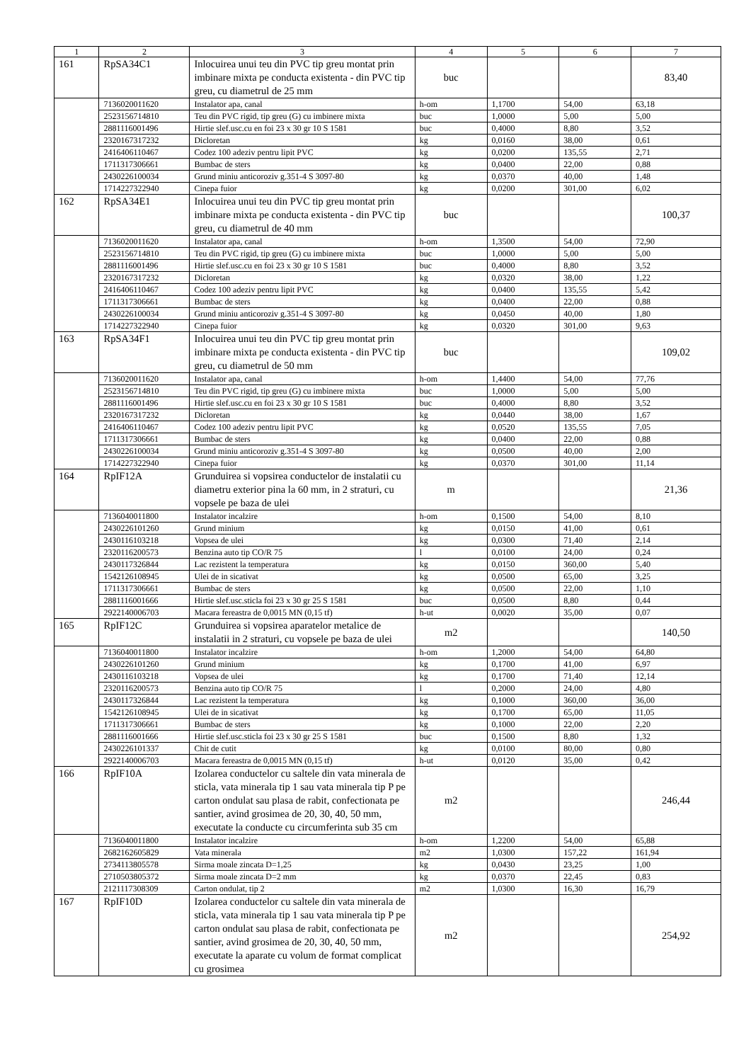| 1 | 2 | 3 | 4 | 5 | 6 | 7 |
| --- | --- | --- | --- | --- | --- | --- |
| 161 | RpSA34C1 | Inlocuirea unui teu din PVC tip greu montat prin imbinare mixta pe conducta existenta - din PVC tip greu, cu diametrul de 25 mm | buc | | | 83,40 |
| | 7136020011620 | Instalator apa, canal | h-om | 1,1700 | 54,00 | 63,18 |
| | 2523156714810 | Teu din PVC rigid, tip greu (G) cu imbinere mixta | buc | 1,0000 | 5,00 | 5,00 |
| | 2881116001496 | Hirtie slef.usc.cu en foi 23 x 30 gr 10 S 1581 | buc | 0,4000 | 8,80 | 3,52 |
| | 2320167317232 | Dicloretan | kg | 0,0160 | 38,00 | 0,61 |
| | 2416406110467 | Codez 100 adeziv pentru lipit PVC | kg | 0,0200 | 135,55 | 2,71 |
| | 1711317306661 | Bumbac de sters | kg | 0,0400 | 22,00 | 0,88 |
| | 2430226100034 | Grund miniu anticoroziv g.351-4 S 3097-80 | kg | 0,0370 | 40,00 | 1,48 |
| | 1714227322940 | Cinepa fuior | kg | 0,0200 | 301,00 | 6,02 |
| 162 | RpSA34E1 | Inlocuirea unui teu din PVC tip greu montat prin imbinare mixta pe conducta existenta - din PVC tip greu, cu diametrul de 40 mm | buc | | | 100,37 |
| | 7136020011620 | Instalator apa, canal | h-om | 1,3500 | 54,00 | 72,90 |
| | 2523156714810 | Teu din PVC rigid, tip greu (G) cu imbinere mixta | buc | 1,0000 | 5,00 | 5,00 |
| | 2881116001496 | Hirtie slef.usc.cu en foi 23 x 30 gr 10 S 1581 | buc | 0,4000 | 8,80 | 3,52 |
| | 2320167317232 | Dicloretan | kg | 0,0320 | 38,00 | 1,22 |
| | 2416406110467 | Codez 100 adeziv pentru lipit PVC | kg | 0,0400 | 135,55 | 5,42 |
| | 1711317306661 | Bumbac de sters | kg | 0,0400 | 22,00 | 0,88 |
| | 2430226100034 | Grund miniu anticoroziv g.351-4 S 3097-80 | kg | 0,0450 | 40,00 | 1,80 |
| | 1714227322940 | Cinepa fuior | kg | 0,0320 | 301,00 | 9,63 |
| 163 | RpSA34F1 | Inlocuirea unui teu din PVC tip greu montat prin imbinare mixta pe conducta existenta - din PVC tip greu, cu diametrul de 50 mm | buc | | | 109,02 |
| | 7136020011620 | Instalator apa, canal | h-om | 1,4400 | 54,00 | 77,76 |
| | 2523156714810 | Teu din PVC rigid, tip greu (G) cu imbinere mixta | buc | 1,0000 | 5,00 | 5,00 |
| | 2881116001496 | Hirtie slef.usc.cu en foi 23 x 30 gr 10 S 1581 | buc | 0,4000 | 8,80 | 3,52 |
| | 2320167317232 | Dicloretan | kg | 0,0440 | 38,00 | 1,67 |
| | 2416406110467 | Codez 100 adeziv pentru lipit PVC | kg | 0,0520 | 135,55 | 7,05 |
| | 1711317306661 | Bumbac de sters | kg | 0,0400 | 22,00 | 0,88 |
| | 2430226100034 | Grund miniu anticoroziv g.351-4 S 3097-80 | kg | 0,0500 | 40,00 | 2,00 |
| | 1714227322940 | Cinepa fuior | kg | 0,0370 | 301,00 | 11,14 |
| 164 | RpIF12A | Grunduirea si vopsirea conductelor de instalatii cu diametru exterior pina la 60 mm, in 2 straturi, cu vopsele pe baza de ulei | m | | | 21,36 |
| | 7136040011800 | Instalator incalzire | h-om | 0,1500 | 54,00 | 8,10 |
| | 2430226101260 | Grund minium | kg | 0,0150 | 41,00 | 0,61 |
| | 2430116103218 | Vopsea de ulei | kg | 0,0300 | 71,40 | 2,14 |
| | 2320116200573 | Benzina auto tip CO/R 75 | l | 0,0100 | 24,00 | 0,24 |
| | 2430117326844 | Lac rezistent la temperatura | kg | 0,0150 | 360,00 | 5,40 |
| | 1542126108945 | Ulei de in sicativat | kg | 0,0500 | 65,00 | 3,25 |
| | 1711317306661 | Bumbac de sters | kg | 0,0500 | 22,00 | 1,10 |
| | 2881116001666 | Hirtie slef.usc.sticla foi 23 x 30 gr 25 S 1581 | buc | 0,0500 | 8,80 | 0,44 |
| | 2922140006703 | Macara fereastra de 0,0015 MN (0,15 tf) | h-ut | 0,0020 | 35,00 | 0,07 |
| 165 | RpIF12C | Grunduirea si vopsirea aparatelor metalice de instalatii in 2 straturi, cu vopsele pe baza de ulei | m2 | | | 140,50 |
| | 7136040011800 | Instalator incalzire | h-om | 1,2000 | 54,00 | 64,80 |
| | 2430226101260 | Grund minium | kg | 0,1700 | 41,00 | 6,97 |
| | 2430116103218 | Vopsea de ulei | kg | 0,1700 | 71,40 | 12,14 |
| | 2320116200573 | Benzina auto tip CO/R 75 | l | 0,2000 | 24,00 | 4,80 |
| | 2430117326844 | Lac rezistent la temperatura | kg | 0,1000 | 360,00 | 36,00 |
| | 1542126108945 | Ulei de in sicativat | kg | 0,1700 | 65,00 | 11,05 |
| | 1711317306661 | Bumbac de sters | kg | 0,1000 | 22,00 | 2,20 |
| | 2881116001666 | Hirtie slef.usc.sticla foi 23 x 30 gr 25 S 1581 | buc | 0,1500 | 8,80 | 1,32 |
| | 2430226101337 | Chit de cutit | kg | 0,0100 | 80,00 | 0,80 |
| | 2922140006703 | Macara fereastra de 0,0015 MN (0,15 tf) | h-ut | 0,0120 | 35,00 | 0,42 |
| 166 | RpIF10A | Izolarea conductelor cu saltele din vata minerala de sticla, vata minerala tip 1 sau vata minerala tip P pe carton ondulat sau plasa de rabit, confectionata pe santier, avind grosimea de 20, 30, 40, 50 mm, executate la conducte cu circumferinta sub 35 cm | m2 | | | 246,44 |
| | 7136040011800 | Instalator incalzire | h-om | 1,2200 | 54,00 | 65,88 |
| | 2682162605829 | Vata minerala | m2 | 1,0300 | 157,22 | 161,94 |
| | 2734113805578 | Sirma moale zincata D=1,25 | kg | 0,0430 | 23,25 | 1,00 |
| | 2710503805372 | Sirma moale zincata D=2 mm | kg | 0,0370 | 22,45 | 0,83 |
| | 2121117308309 | Carton ondulat, tip 2 | m2 | 1,0300 | 16,30 | 16,79 |
| 167 | RpIF10D | Izolarea conductelor cu saltele din vata minerala de sticla, vata minerala tip 1 sau vata minerala tip P pe carton ondulat sau plasa de rabit, confectionata pe santier, avind grosimea de 20, 30, 40, 50 mm, executate la aparate cu volum de format complicat cu grosimea | m2 | | | 254,92 |